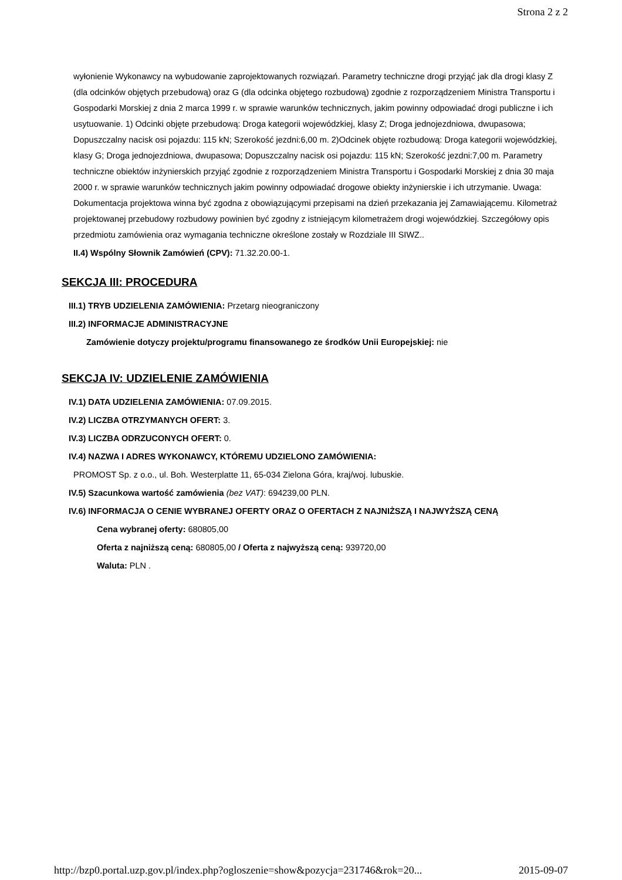Strona 2 z 2
wyłonienie Wykonawcy na wybudowanie zaprojektowanych rozwiązań. Parametry techniczne drogi przyjąć jak dla drogi klasy Z (dla odcinków objętych przebudową) oraz G (dla odcinka objętego rozbudową) zgodnie z rozporządzeniem Ministra Transportu i Gospodarki Morskiej z dnia 2 marca 1999 r. w sprawie warunków technicznych, jakim powinny odpowiadać drogi publiczne i ich usytuowanie. 1) Odcinki objęte przebudową: Droga kategorii wojewódzkiej, klasy Z; Droga jednojezdniowa, dwupasowa; Dopuszczalny nacisk osi pojazdu: 115 kN; Szerokość jezdni:6,00 m. 2)Odcinek objęte rozbudową: Droga kategorii wojewódzkiej, klasy G; Droga jednojezdniowa, dwupasowa; Dopuszczalny nacisk osi pojazdu: 115 kN; Szerokość jezdni:7,00 m. Parametry techniczne obiektów inżynierskich przyjąć zgodnie z rozporządzeniem Ministra Transportu i Gospodarki Morskiej z dnia 30 maja 2000 r. w sprawie warunków technicznych jakim powinny odpowiadać drogowe obiekty inżynierskie i ich utrzymanie. Uwaga: Dokumentacja projektowa winna być zgodna z obowiązującymi przepisami na dzień przekazania jej Zamawiającemu. Kilometraż projektowanej przebudowy rozbudowy powinien być zgodny z istniejącym kilometrażem drogi wojewódzkiej. Szczegółowy opis przedmiotu zamówienia oraz wymagania techniczne określone zostały w Rozdziale III SIWZ..
II.4) Wspólny Słownik Zamówień (CPV): 71.32.20.00-1.
SEKCJA III: PROCEDURA
III.1) TRYB UDZIELENIA ZAMÓWIENIA: Przetarg nieograniczony
III.2) INFORMACJE ADMINISTRACYJNE
Zamówienie dotyczy projektu/programu finansowanego ze środków Unii Europejskiej: nie
SEKCJA IV: UDZIELENIE ZAMÓWIENIA
IV.1) DATA UDZIELENIA ZAMÓWIENIA: 07.09.2015.
IV.2) LICZBA OTRZYMANYCH OFERT: 3.
IV.3) LICZBA ODRZUCONYCH OFERT: 0.
IV.4) NAZWA I ADRES WYKONAWCY, KTÓREMU UDZIELONO ZAMÓWIENIA:
PROMOST Sp. z o.o., ul. Boh. Westerplatte 11, 65-034 Zielona Góra, kraj/woj. lubuskie.
IV.5) Szacunkowa wartość zamówienia (bez VAT): 694239,00 PLN.
IV.6) INFORMACJA O CENIE WYBRANEJ OFERTY ORAZ O OFERTACH Z NAJNIŻSZĄ I NAJWYŻSZĄ CENĄ
Cena wybranej oferty: 680805,00
Oferta z najniższą ceną: 680805,00 / Oferta z najwyższą ceną: 939720,00
Waluta: PLN .
http://bzp0.portal.uzp.gov.pl/index.php?ogloszenie=show&pozycja=231746&rok=20... 2015-09-07